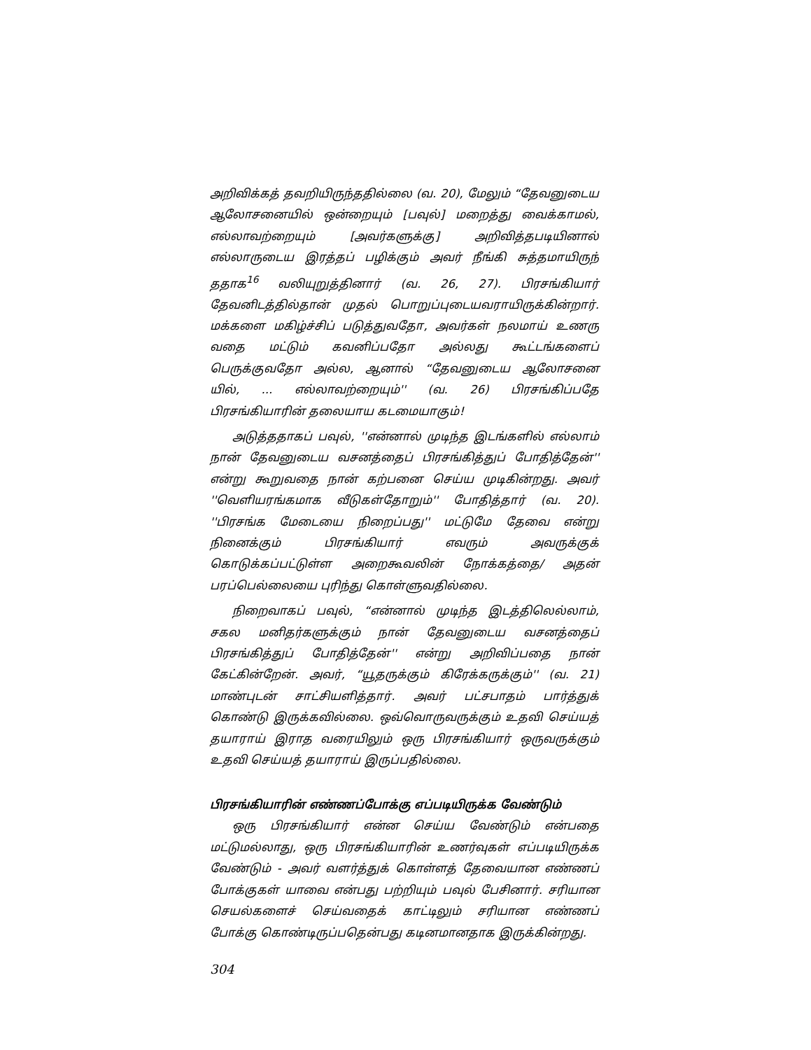அறிவிக்கத் தவறியிருந்ததில்லை (வ. 20), மேலும் “தேவனுடைய ஆலோசனையில் ஒன்றையும் [பவுல்] மறைத்து வைக்காமல், எல்லாவற்றையும் [அவர்களுக்கு] அறிவித்தபடியினால் எல்லாருடைய இரத்தப் பழிக்கும் அவர் நீங்கி சுத்தமாயிருந் ததாக<sup>16</sup> வலியுறுத்தினார் (வ. 26, 27). பிரசங்கியார் தேவனிடத்தில்தான் முதல் பொறுப்புடையவராயிருக்கின்றார். மக்களை மகிழ்ச்சிப் படுத்துவதோ, அவர்கள் நலமாய் உணரு வதை மட்டும் கவனிப்பதோ அல்லது கூட்டங்களைப் பெருக்குவதோ அல்ல, ஆனால் “தேவனுடைய ஆலோசனை யில், ... எல்லாவற்றையும்'' (வ. 26) பிரசங்கிப்பதே பிரசங்கியாரின் தலையாய கடமையாகும்!
அடுத்ததாகப் பவுல், ''என்னால் முடிந்த இடங்களில் எல்லாம் நான் தேவனுடைய வசனத்தைப் பிரசங்கித்துப் போதித்தேன்'' என்று கூறுவதை நான் கற்பனை செய்ய முடிகின்றது. அவர் ''வெளியரங்கமாக வீடுகள்தோறும்'' போதித்தார் (வ. 20). ''பிரசங்க மேடையை நிறைப்பது'' மட்டுமே தேவை என்று நினைக்கும் பிரசங்கியார் எவரும் அவருக்குக் கொடுக்கப்பட்டுள்ள அறைகூவலின் நோக்கத்தை/ அதன் பரப்பெல்லையை புரிந்து கொள்ளுவதில்லை.
நிறைவாகப் பவுல், “என்னால் முடிந்த இடத்திலெல்லாம், சகல மனிதர்களுக்கும் நான் தேவனுடைய வசனத்தைப் பிரசங்கித்துப் போதித்தேன்'' என்று அறிவிப்பதை நான் கேட்கின்றேன். அவர், “யூதருக்கும் கிரேக்கருக்கும்'' (வ. 21) மாண்புடன் சாட்சியளித்தார். அவர் பட்சபாதம் பார்த்துக் கொண்டு இருக்கவில்லை. ஒவ்வொருவருக்கும் உதவி செய்யத் தயாராய் இராத வரையிலும் ஒரு பிரசங்கியார் ஒருவருக்கும் உதவி செய்யத் தயாராய் இருப்பதில்லை.
பிரசங்கியாரின் எண்ணப்போக்கு எப்படியிருக்க வேண்டும்
ஒரு பிரசங்கியார் என்ன செய்ய வேண்டும் என்பதை மட்டுமல்லாது, ஒரு பிரசங்கியாரின் உணர்வுகள் எப்படியிருக்க வேண்டும் - அவர் வளர்த்துக் கொள்ளத் தேவையான எண்ணப் போக்குகள் யாவை என்பது பற்றியும் பவுல் பேசினார். சரியான செயல்களைச் செய்வதைக் காட்டிலும் சரியான எண்ணப் போக்கு கொண்டிருப்பதென்பது கடினமானதாக இருக்கின்றது.
304